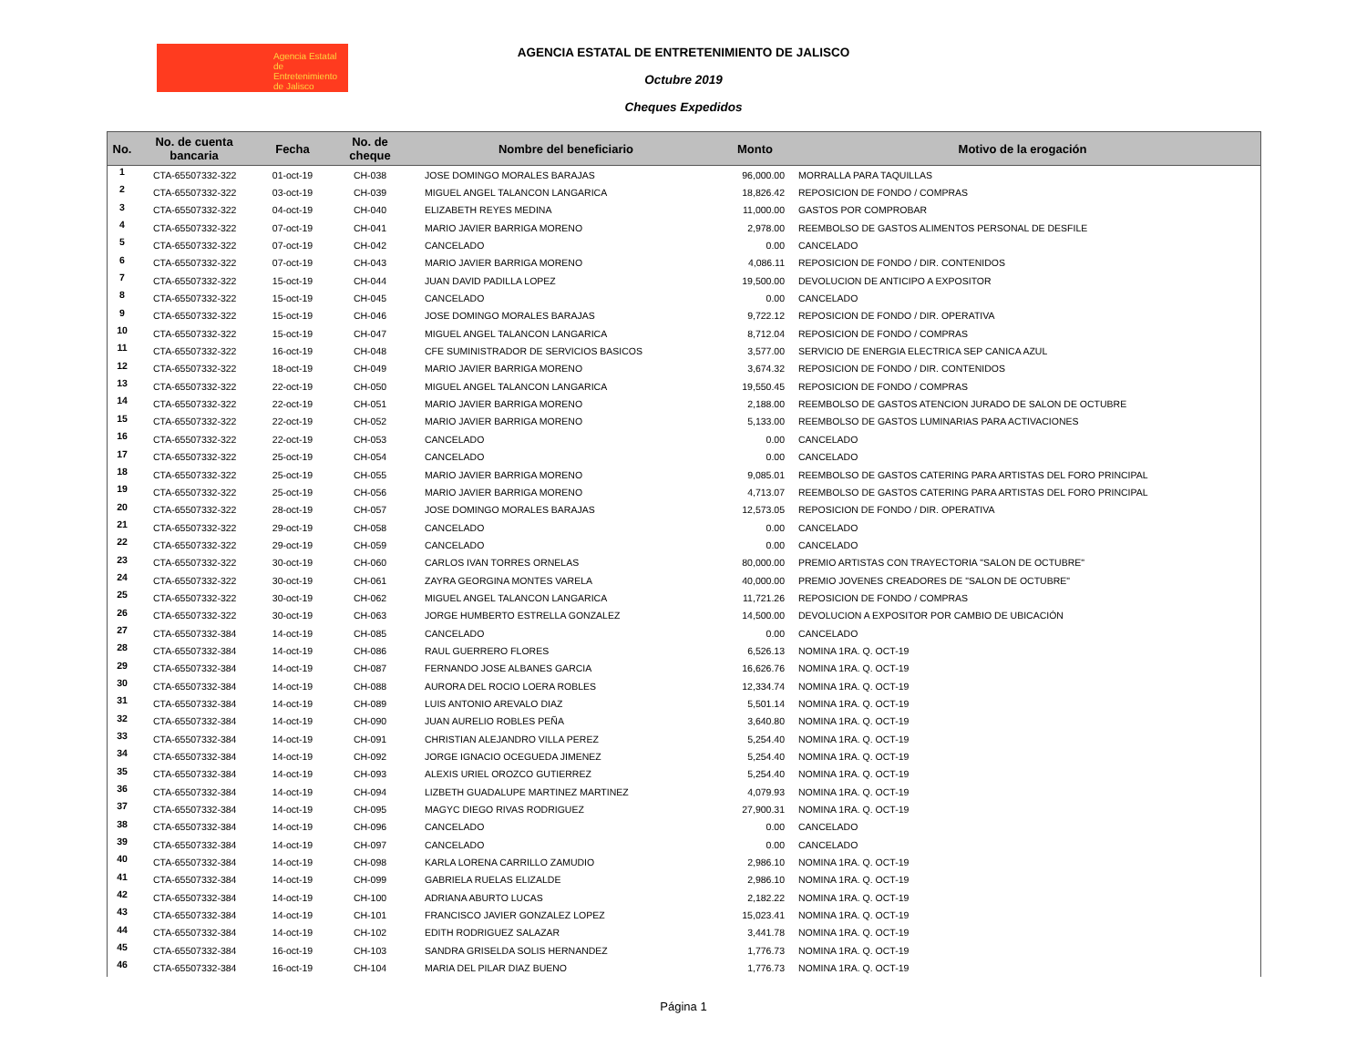Agencia Estatal
de Entretenimiento
de Jalisco
AGENCIA ESTATAL DE ENTRETENIMIENTO DE JALISCO
Octubre 2019
Cheques Expedidos
| No. | No. de cuenta bancaria | Fecha | No. de cheque | Nombre del beneficiario | Monto | Motivo de la erogación |
| --- | --- | --- | --- | --- | --- | --- |
| 1 | CTA-65507332-322 | 01-oct-19 | CH-038 | JOSE DOMINGO MORALES BARAJAS | 96,000.00 | MORRALLA PARA TAQUILLAS |
| 2 | CTA-65507332-322 | 03-oct-19 | CH-039 | MIGUEL ANGEL TALANCON LANGARICA | 18,826.42 | REPOSICION DE FONDO / COMPRAS |
| 3 | CTA-65507332-322 | 04-oct-19 | CH-040 | ELIZABETH REYES MEDINA | 11,000.00 | GASTOS POR COMPROBAR |
| 4 | CTA-65507332-322 | 07-oct-19 | CH-041 | MARIO JAVIER BARRIGA MORENO | 2,978.00 | REEMBOLSO DE GASTOS ALIMENTOS PERSONAL DE DESFILE |
| 5 | CTA-65507332-322 | 07-oct-19 | CH-042 | CANCELADO | 0.00 | CANCELADO |
| 6 | CTA-65507332-322 | 07-oct-19 | CH-043 | MARIO JAVIER BARRIGA MORENO | 4,086.11 | REPOSICION DE FONDO / DIR. CONTENIDOS |
| 7 | CTA-65507332-322 | 15-oct-19 | CH-044 | JUAN DAVID PADILLA LOPEZ | 19,500.00 | DEVOLUCION DE ANTICIPO A EXPOSITOR |
| 8 | CTA-65507332-322 | 15-oct-19 | CH-045 | CANCELADO | 0.00 | CANCELADO |
| 9 | CTA-65507332-322 | 15-oct-19 | CH-046 | JOSE DOMINGO MORALES BARAJAS | 9,722.12 | REPOSICION DE FONDO / DIR. OPERATIVA |
| 10 | CTA-65507332-322 | 15-oct-19 | CH-047 | MIGUEL ANGEL TALANCON LANGARICA | 8,712.04 | REPOSICION DE FONDO / COMPRAS |
| 11 | CTA-65507332-322 | 16-oct-19 | CH-048 | CFE SUMINISTRADOR DE SERVICIOS BASICOS | 3,577.00 | SERVICIO DE ENERGIA ELECTRICA SEP CANICA AZUL |
| 12 | CTA-65507332-322 | 18-oct-19 | CH-049 | MARIO JAVIER BARRIGA MORENO | 3,674.32 | REPOSICION DE FONDO / DIR. CONTENIDOS |
| 13 | CTA-65507332-322 | 22-oct-19 | CH-050 | MIGUEL ANGEL TALANCON LANGARICA | 19,550.45 | REPOSICION DE FONDO / COMPRAS |
| 14 | CTA-65507332-322 | 22-oct-19 | CH-051 | MARIO JAVIER BARRIGA MORENO | 2,188.00 | REEMBOLSO DE GASTOS ATENCION JURADO DE SALON DE OCTUBRE |
| 15 | CTA-65507332-322 | 22-oct-19 | CH-052 | MARIO JAVIER BARRIGA MORENO | 5,133.00 | REEMBOLSO DE GASTOS LUMINARIAS PARA ACTIVACIONES |
| 16 | CTA-65507332-322 | 22-oct-19 | CH-053 | CANCELADO | 0.00 | CANCELADO |
| 17 | CTA-65507332-322 | 25-oct-19 | CH-054 | CANCELADO | 0.00 | CANCELADO |
| 18 | CTA-65507332-322 | 25-oct-19 | CH-055 | MARIO JAVIER BARRIGA MORENO | 9,085.01 | REEMBOLSO DE GASTOS CATERING PARA ARTISTAS DEL FORO PRINCIPAL |
| 19 | CTA-65507332-322 | 25-oct-19 | CH-056 | MARIO JAVIER BARRIGA MORENO | 4,713.07 | REEMBOLSO DE GASTOS CATERING PARA ARTISTAS DEL FORO PRINCIPAL |
| 20 | CTA-65507332-322 | 28-oct-19 | CH-057 | JOSE DOMINGO MORALES BARAJAS | 12,573.05 | REPOSICION DE FONDO / DIR. OPERATIVA |
| 21 | CTA-65507332-322 | 29-oct-19 | CH-058 | CANCELADO | 0.00 | CANCELADO |
| 22 | CTA-65507332-322 | 29-oct-19 | CH-059 | CANCELADO | 0.00 | CANCELADO |
| 23 | CTA-65507332-322 | 30-oct-19 | CH-060 | CARLOS IVAN TORRES ORNELAS | 80,000.00 | PREMIO ARTISTAS CON TRAYECTORIA "SALON DE OCTUBRE" |
| 24 | CTA-65507332-322 | 30-oct-19 | CH-061 | ZAYRA GEORGINA MONTES VARELA | 40,000.00 | PREMIO JOVENES CREADORES DE "SALON DE OCTUBRE" |
| 25 | CTA-65507332-322 | 30-oct-19 | CH-062 | MIGUEL ANGEL TALANCON LANGARICA | 11,721.26 | REPOSICION DE FONDO / COMPRAS |
| 26 | CTA-65507332-322 | 30-oct-19 | CH-063 | JORGE HUMBERTO ESTRELLA GONZALEZ | 14,500.00 | DEVOLUCION A EXPOSITOR POR CAMBIO DE UBICACIÓN |
| 27 | CTA-65507332-384 | 14-oct-19 | CH-085 | CANCELADO | 0.00 | CANCELADO |
| 28 | CTA-65507332-384 | 14-oct-19 | CH-086 | RAUL GUERRERO FLORES | 6,526.13 | NOMINA 1RA. Q. OCT-19 |
| 29 | CTA-65507332-384 | 14-oct-19 | CH-087 | FERNANDO JOSE ALBANES GARCIA | 16,626.76 | NOMINA 1RA. Q. OCT-19 |
| 30 | CTA-65507332-384 | 14-oct-19 | CH-088 | AURORA DEL ROCIO LOERA ROBLES | 12,334.74 | NOMINA 1RA. Q. OCT-19 |
| 31 | CTA-65507332-384 | 14-oct-19 | CH-089 | LUIS ANTONIO AREVALO DIAZ | 5,501.14 | NOMINA 1RA. Q. OCT-19 |
| 32 | CTA-65507332-384 | 14-oct-19 | CH-090 | JUAN AURELIO ROBLES PEÑA | 3,640.80 | NOMINA 1RA. Q. OCT-19 |
| 33 | CTA-65507332-384 | 14-oct-19 | CH-091 | CHRISTIAN ALEJANDRO VILLA PEREZ | 5,254.40 | NOMINA 1RA. Q. OCT-19 |
| 34 | CTA-65507332-384 | 14-oct-19 | CH-092 | JORGE IGNACIO OCEGUEDA JIMENEZ | 5,254.40 | NOMINA 1RA. Q. OCT-19 |
| 35 | CTA-65507332-384 | 14-oct-19 | CH-093 | ALEXIS URIEL OROZCO GUTIERREZ | 5,254.40 | NOMINA 1RA. Q. OCT-19 |
| 36 | CTA-65507332-384 | 14-oct-19 | CH-094 | LIZBETH GUADALUPE MARTINEZ MARTINEZ | 4,079.93 | NOMINA 1RA. Q. OCT-19 |
| 37 | CTA-65507332-384 | 14-oct-19 | CH-095 | MAGYC DIEGO RIVAS RODRIGUEZ | 27,900.31 | NOMINA 1RA. Q. OCT-19 |
| 38 | CTA-65507332-384 | 14-oct-19 | CH-096 | CANCELADO | 0.00 | CANCELADO |
| 39 | CTA-65507332-384 | 14-oct-19 | CH-097 | CANCELADO | 0.00 | CANCELADO |
| 40 | CTA-65507332-384 | 14-oct-19 | CH-098 | KARLA LORENA CARRILLO ZAMUDIO | 2,986.10 | NOMINA 1RA. Q. OCT-19 |
| 41 | CTA-65507332-384 | 14-oct-19 | CH-099 | GABRIELA RUELAS ELIZALDE | 2,986.10 | NOMINA 1RA. Q. OCT-19 |
| 42 | CTA-65507332-384 | 14-oct-19 | CH-100 | ADRIANA ABURTO LUCAS | 2,182.22 | NOMINA 1RA. Q. OCT-19 |
| 43 | CTA-65507332-384 | 14-oct-19 | CH-101 | FRANCISCO JAVIER GONZALEZ LOPEZ | 15,023.41 | NOMINA 1RA. Q. OCT-19 |
| 44 | CTA-65507332-384 | 14-oct-19 | CH-102 | EDITH RODRIGUEZ SALAZAR | 3,441.78 | NOMINA 1RA. Q. OCT-19 |
| 45 | CTA-65507332-384 | 16-oct-19 | CH-103 | SANDRA GRISELDA SOLIS HERNANDEZ | 1,776.73 | NOMINA 1RA. Q. OCT-19 |
| 46 | CTA-65507332-384 | 16-oct-19 | CH-104 | MARIA DEL PILAR DIAZ BUENO | 1,776.73 | NOMINA 1RA. Q. OCT-19 |
Página 1